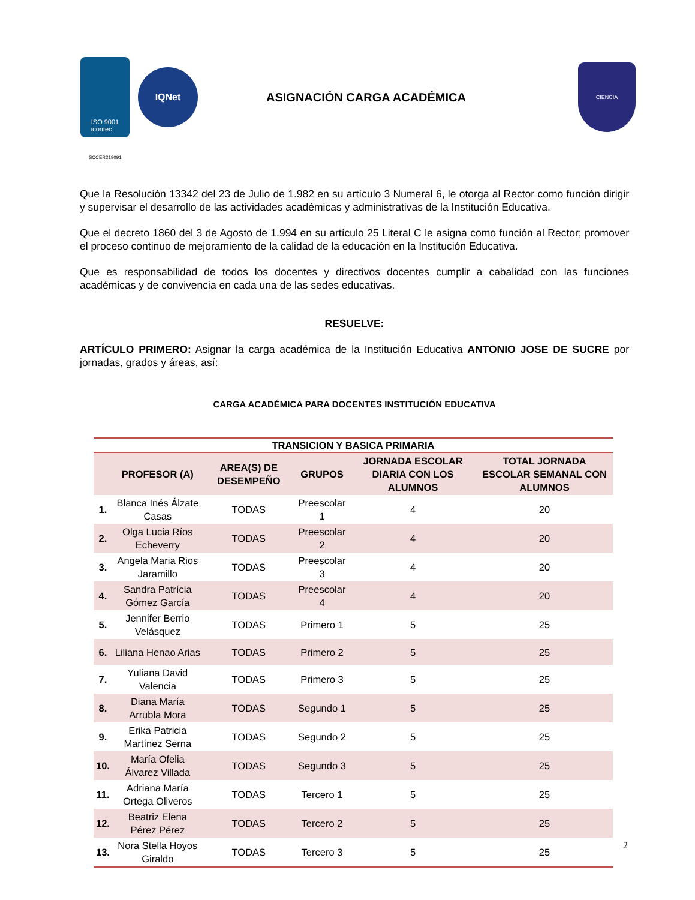ISO 9001
icontec
IQNet
ASIGNACIÓN CARGA ACADÉMICA
CIENCIA
SCCER219091
Que la Resolución 13342 del 23 de Julio de 1.982 en su artículo 3 Numeral 6, le otorga al Rector como función dirigir y supervisar el desarrollo de las actividades académicas y administrativas de la Institución Educativa.
Que el decreto 1860 del 3 de Agosto de 1.994 en su artículo 25 Literal C le asigna como función al Rector; promover el proceso continuo de mejoramiento de la calidad de la educación en la Institución Educativa.
Que es responsabilidad de todos los docentes y directivos docentes cumplir a cabalidad con las funciones académicas y de convivencia en cada una de las sedes educativas.
RESUELVE:
ARTÍCULO PRIMERO: Asignar la carga académica de la Institución Educativa ANTONIO JOSE DE SUCRE por jornadas, grados y áreas, así:
CARGA ACADÉMICA PARA DOCENTES INSTITUCIÓN EDUCATIVA
| TRANSICION Y BASICA PRIMARIA | | | | | |
| --- | --- | --- | --- | --- | --- |
| | PROFESOR (A) | AREA(S) DE DESEMPEÑO | GRUPOS | JORNADA ESCOLAR DIARIA CON LOS ALUMNOS | TOTAL JORNADA ESCOLAR SEMANAL CON ALUMNOS |
| 1. | Blanca Inés Álzate Casas | TODAS | Preescolar 1 | 4 | 20 |
| 2. | Olga Lucia Ríos Echeverry | TODAS | Preescolar 2 | 4 | 20 |
| 3. | Angela Maria Rios Jaramillo | TODAS | Preescolar 3 | 4 | 20 |
| 4. | Sandra Patrícia Gómez García | TODAS | Preescolar 4 | 4 | 20 |
| 5. | Jennifer Berrio Velásquez | TODAS | Primero 1 | 5 | 25 |
| 6. | Liliana Henao Arias | TODAS | Primero 2 | 5 | 25 |
| 7. | Yuliana David Valencia | TODAS | Primero 3 | 5 | 25 |
| 8. | Diana María Arrubla Mora | TODAS | Segundo 1 | 5 | 25 |
| 9. | Erika Patricia Martínez Serna | TODAS | Segundo 2 | 5 | 25 |
| 10. | María Ofelia Álvarez Villada | TODAS | Segundo 3 | 5 | 25 |
| 11. | Adriana María Ortega Oliveros | TODAS | Tercero 1 | 5 | 25 |
| 12. | Beatriz Elena Pérez Pérez | TODAS | Tercero 2 | 5 | 25 |
| 13. | Nora Stella Hoyos Giraldo | TODAS | Tercero 3 | 5 | 25 |
2